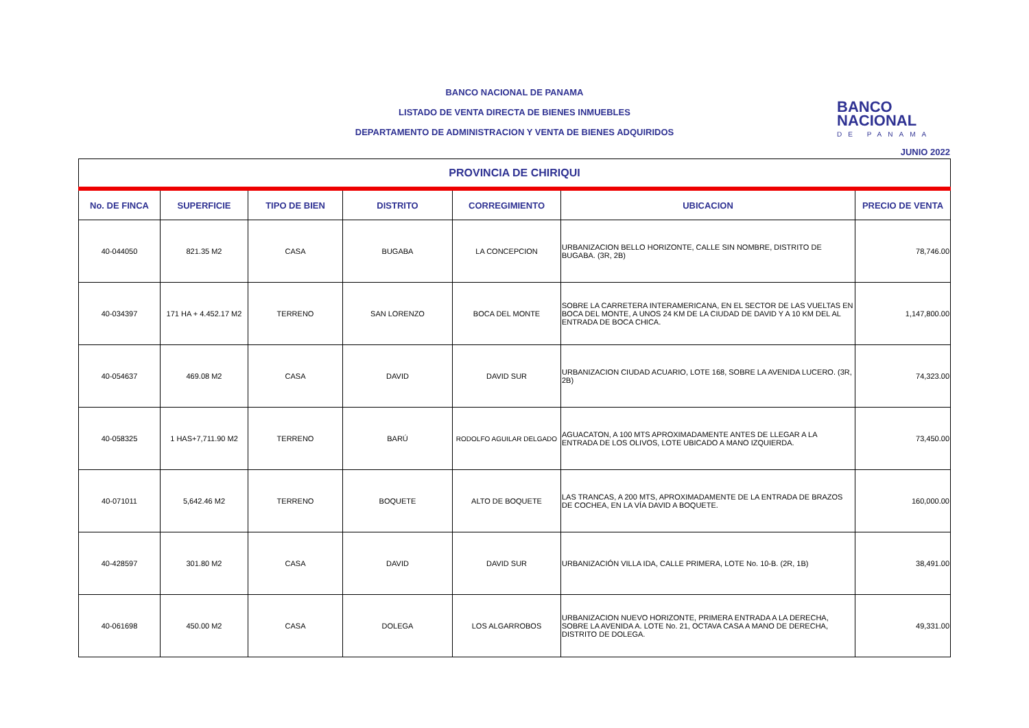BANCO NACIONAL DE PANAMA
LISTADO DE VENTA DIRECTA DE BIENES INMUEBLES
DEPARTAMENTO DE ADMINISTRACION Y VENTA DE BIENES ADQUIRIDOS
BANCO
NACIONAL
DE PANAMA
JUNIO 2022
| PROVINCIA DE CHIRIQUI | | | | | | |
| --- | --- | --- | --- | --- | --- | --- |
| No. DE FINCA | SUPERFICIE | TIPO DE BIEN | DISTRITO | CORREGIMIENTO | UBICACION | PRECIO DE VENTA |
| 40-044050 | 821.35 M2 | CASA | BUGABA | LA CONCEPCION | URBANIZACION BELLO HORIZONTE, CALLE SIN NOMBRE, DISTRITO DE BUGABA. (3R, 2B) | 78,746.00 |
| 40-034397 | 171 HA + 4.452.17 M2 | TERRENO | SAN LORENZO | BOCA DEL MONTE | SOBRE LA CARRETERA INTERAMERICANA, EN EL SECTOR DE LAS VUELTAS EN BOCA DEL MONTE, A UNOS 24 KM DE LA CIUDAD DE DAVID Y A 10 KM DEL AL ENTRADA DE BOCA CHICA. | 1,147,800.00 |
| 40-054637 | 469.08 M2 | CASA | DAVID | DAVID SUR | URBANIZACION CIUDAD ACUARIO, LOTE 168, SOBRE LA AVENIDA LUCERO. (3R, 2B) | 74,323.00 |
| 40-058325 | 1 HAS+7,711.90 M2 | TERRENO | BARÚ | RODOLFO AGUILAR DELGADO | AGUACATON, A 100 MTS APROXIMADAMENTE ANTES DE LLEGAR A LA ENTRADA DE LOS OLIVOS, LOTE UBICADO A MANO IZQUIERDA. | 73,450.00 |
| 40-071011 | 5,642.46 M2 | TERRENO | BOQUETE | ALTO DE BOQUETE | LAS TRANCAS, A 200 MTS, APROXIMADAMENTE DE LA ENTRADA DE BRAZOS DE COCHEA, EN LA VÍA DAVID A BOQUETE. | 160,000.00 |
| 40-428597 | 301.80 M2 | CASA | DAVID | DAVID SUR | URBANIZACIÓN VILLA IDA, CALLE PRIMERA, LOTE No. 10-B. (2R, 1B) | 38,491.00 |
| 40-061698 | 450.00 M2 | CASA | DOLEGA | LOS ALGARROBOS | URBANIZACION NUEVO HORIZONTE, PRIMERA ENTRADA A LA DERECHA, SOBRE LA AVENIDA A. LOTE No. 21, OCTAVA CASA A MANO DE DERECHA, DISTRITO DE DOLEGA. | 49,331.00 |